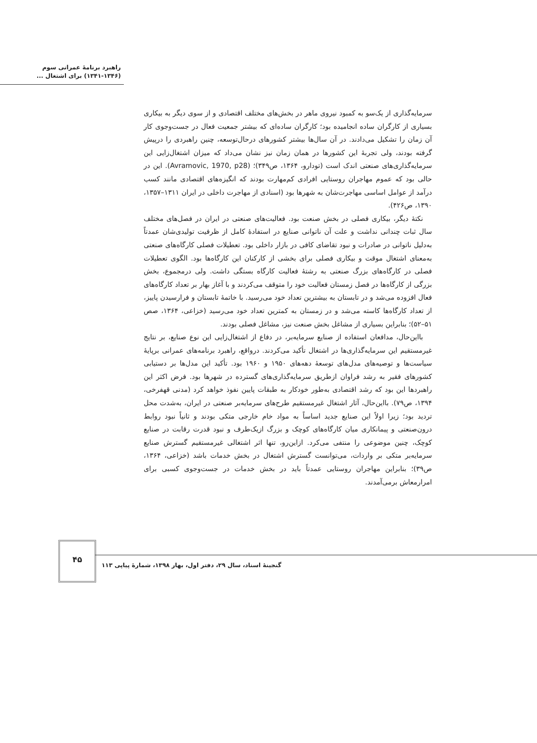راهبرد برنامهٔ عمرانی سوم
(۱۳۴۱-۱۳۴۶) برای اشتغال ...
سرمایه‌گذاری از یک‌سو به کمبود نیروی ماهر در بخش‌های مختلف اقتصادی و از سوی دیگر به بیکاری بسیاری از کارگران ساده انجامیده بود؛ کارگران ساده‌ای که بیشتر جمعیت فعال در جست‌وجوی کار آن زمان را تشکیل می‌دادند. در آن سال‌ها بیشتر کشورهای درحال‌توسعه، چنین راهبردی را درپیش گرفته بودند، ولی تجربهٔ این کشورها در همان زمان نیز نشان می‌داد که میزان اشتغال‌زایی این سرمایه‌گذاری‌های صنعتی اندک است (تودارو، ۱۳۶۴، ص۳۴۹)؛ (Avramovic, 1970, p28). این در حالی بود که عموم مهاجران روستایی افرادی کم‌مهارت بودند که انگیزه‌های اقتصادی مانند کسب درآمد از عوامل اساسی مهاجرت‌شان به شهرها بود (اسنادی از مهاجرت داخلی در ایران ۱۳۱۱–۱۳۵۷، ۱۳۹۰، ص۴۲۶).
نکتهٔ دیگر، بیکاری فصلی در بخش صنعت بود. فعالیت‌های صنعتی در ایران در فصل‌های مختلف سال ثبات چندانی نداشت و علت آن ناتوانی صنایع در استفادهٔ کامل از ظرفیت تولیدی‌شان عمدتاً به‌دلیل ناتوانی در صادرات و نبود تقاضای کافی در بازار داخلی بود. تعطیلات فصلی کارگاه‌های صنعتی به‌معنای اشتغال موقت و بیکاری فصلی برای بخشی از کارکنان این کارگاه‌ها بود. الگوی تعطیلات فصلی در کارگاه‌های بزرگ صنعتی به رشتهٔ فعالیت کارگاه بستگی داشت. ولی درمجموع، بخش بزرگی از کارگاه‌ها در فصل زمستان فعالیت خود را متوقف می‌کردند و با آغاز بهار بر تعداد کارگاه‌های فعال افزوده می‌شد و در تابستان به بیشترین تعداد خود می‌رسید. با خاتمهٔ تابستان و فرارسیدن پاییز، از تعداد کارگاه‌ها کاسته می‌شد و در زمستان به کمترین تعداد خود می‌رسید (خزاعی، ۱۳۶۴، صص ۵۱–۵۲)؛ بنابراین بسیاری از مشاغل بخش صنعت نیز، مشاغل فصلی بودند.
بااین‌حال، مدافعان استفاده از صنایع سرمایه‌بر، در دفاع از اشتغال‌زایی این نوع صنایع، بر نتایج غیرمستقیم این سرمایه‌گذاری‌ها در اشتغال تأکید می‌کردند. درواقع، راهبرد برنامه‌های عمرانی برپایهٔ سیاست‌ها و توصیه‌های مدل‌های توسعهٔ دهه‌های ۱۹۵۰ و ۱۹۶۰ بود. تأکید این مدل‌ها بر دستیابی کشورهای فقیر به رشد فراوان ازطریق سرمایه‌گذاری‌های گسترده در شهرها بود. فرض اکثر این راهبردها این بود که رشد اقتصادی به‌طور خودکار به طبقات پایین نفوذ خواهد کرد (مدنی قهفرخی، ۱۳۹۴، ص۷۹). بااین‌حال، آثار اشتغال غیرمستقیم طرح‌های سرمایه‌بر صنعتی در ایران، به‌شدت محل تردید بود؛ زیرا اولاً این صنایع جدید اساساً به مواد خام خارجی متکی بودند و ثانیاً نبود روابط درون‌صنعتی و پیمانکاری میان کارگاه‌های کوچک و بزرگ ازیک‌طرف و نبود قدرت رقابت در صنایع کوچک، چنین موضوعی را منتفی می‌کرد. ازاین‌رو، تنها اثر اشتغالی غیرمستقیم گسترش صنایع سرمایه‌بر متکی بر واردات، می‌توانست گسترش اشتغال در بخش خدمات باشد (خزاعی، ۱۳۶۴، ص۳۹)؛ بنابراین مهاجران روستایی عمدتاً باید در بخش خدمات در جست‌وجوی کسبی برای امرارمعاش برمی‌آمدند.
۴۵
گنجینهٔ اسناد، سال ۲۹، دفتر اول، بهار ۱۳۹۸، شمارهٔ پیاپی ۱۱۳